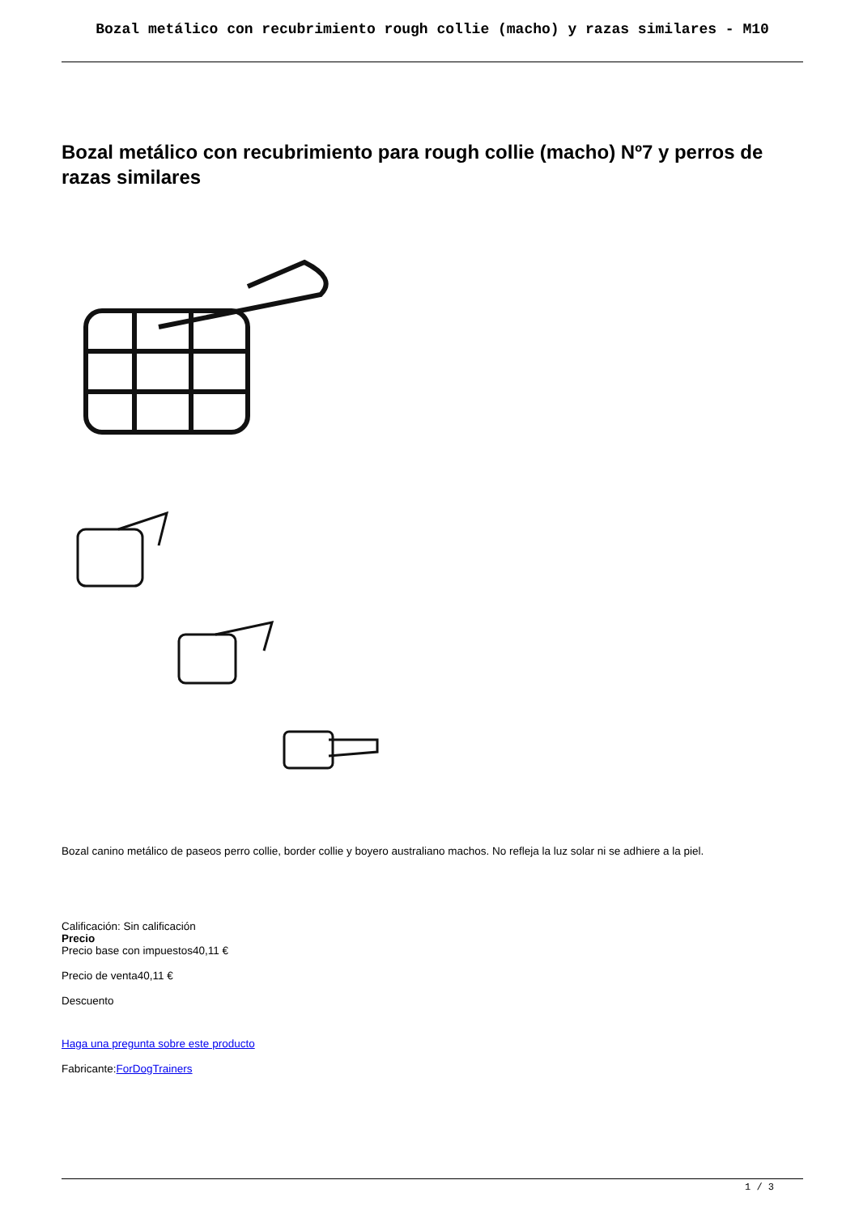Bozal metálico con recubrimiento rough collie (macho) y razas similares - M10
Bozal metálico con recubrimiento para rough collie (macho) Nº7 y perros de razas similares
Bozal canino metálico de paseos perro collie, border collie y boyero australiano machos. No refleja la luz solar ni se adhiere a la piel.
Calificación: Sin calificación
Precio
Precio base con impuestos40,11 €
Precio de venta40,11 €
Descuento
Haga una pregunta sobre este producto
Fabricante:ForDogTrainers
1 / 3